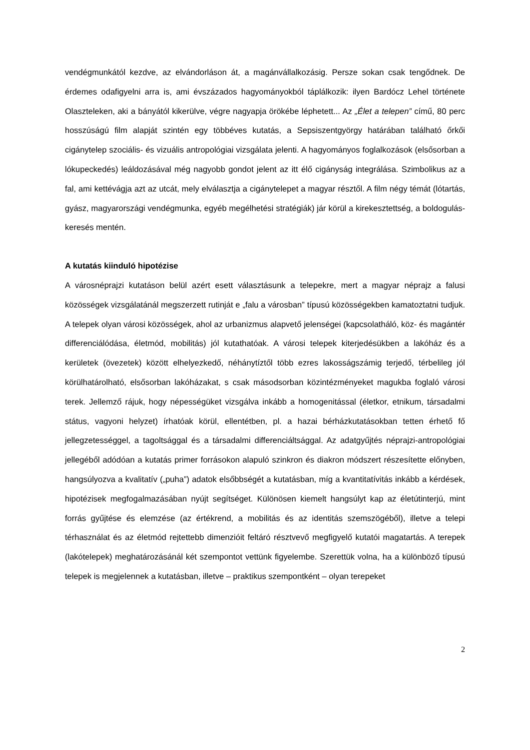vendégmunkától kezdve, az elvándorláson át, a magánvállalkozásig. Persze sokan csak tengődnek. De érdemes odafigyelni arra is, ami évszázados hagyományokból táplálkozik: ilyen Bardócz Lehel története Olaszteleken, aki a bányától kikerülve, végre nagyapja örökébe léphetett... Az „Élet a telepen” című, 80 perc hosszúságú film alapját szintén egy többéves kutatás, a Sepsiszentgyörgy határában található őrkői cigánytelep szociális- és vizuális antropológiai vizsgálata jelenti. A hagyományos foglalkozások (elsősorban a lókupeckedés) leáldozásával még nagyobb gondot jelent az itt élő cigányság integrálása. Szimbolikus az a fal, ami kettévágja azt az utcát, mely elválasztja a cigánytelepet a magyar résztől. A film négy témát (lótartás, gyász, magyarországi vendégmunka, egyéb megélhetési stratégiák) jár körül a kirekesztettség, a boldogulás-keresés mentén.
A kutatás kiinduló hipotézise
A városnéprajzi kutatáson belül azért esett választásunk a telepekre, mert a magyar néprajz a falusi közösségek vizsgálatánál megszerzett rutinját e „falu a városban” típusú közösségekben kamatoztatni tudjuk. A telepek olyan városi közösségek, ahol az urbanizmus alapvető jelenségei (kapcsolatháló, köz- és magántér differenciálódása, életmód, mobilitás) jól kutathatóak. A városi telepek kiterjedésükben a lakóház és a kerületek (övezetek) között elhelyezkedő, néhánytíztől több ezres lakosságszámig terjedő, térbelileg jól körülhatárolható, elsősorban lakóházakat, s csak másodsorban közintézményeket magukba foglaló városi terek. Jellemző rájuk, hogy népességüket vizsgálva inkább a homogenitással (életkor, etnikum, társadalmi státus, vagyoni helyzet) írhatóak körül, ellentétben, pl. a hazai bérházkutatásokban tetten érhető fő jellegzetességgel, a tagoltsággal és a társadalmi differenciáltsággal. Az adatgyűjtés néprajzi-antropológiai jellegéből adódóan a kutatás primer forrásokon alapuló szinkron és diakron módszert részesítette előnyben, hangsúlyozva a kvalitatív („puha”) adatok elsőbbségét a kutatásban, míg a kvantitatívitás inkább a kérdések, hipotézisek megfogalmazásában nyújt segítséget. Különösen kiemelt hangsúlyt kap az életútinterjú, mint forrás gyűjtése és elemzése (az értékrend, a mobilitás és az identitás szemszögéből), illetve a telepi térhasználat és az életmód rejtettebb dimenzióit feltáró résztvevő megfigyelő kutatói magatartás. A terepek (lakótelepek) meghatározásánál két szempontot vettünk figyelembe. Szerettük volna, ha a különböző típusú telepek is megjelennek a kutatásban, illetve – praktikus szempontként – olyan terepeket
2